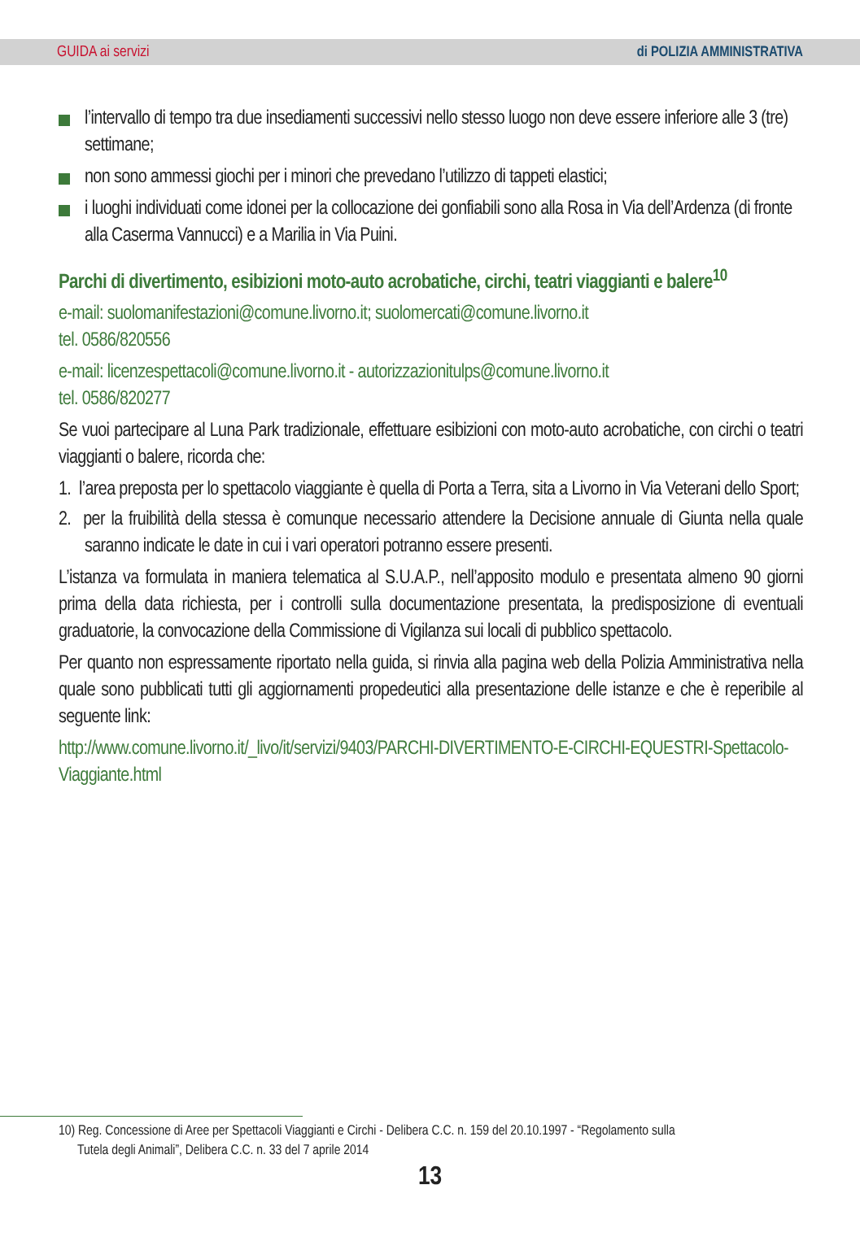GUIDA ai servizi di POLIZIA AMMINISTRATIVA
l’intervallo di tempo tra due insediamenti successivi nello stesso luogo non deve essere inferiore alle 3 (tre) settimane;
non sono ammessi giochi per i minori che prevedano l’utilizzo di tappeti elastici;
i luoghi individuati come idonei per la collocazione dei gonfiabili sono alla Rosa in Via dell’Ardenza (di fronte alla Caserma Vannucci) e a Marilia in Via Puini.
Parchi di divertimento, esibizioni moto-auto acrobatiche, circhi, teatri viaggianti e balere<sup>10</sup>
e-mail: suolomanifestazioni@comune.livorno.it; suolomercati@comune.livorno.it
tel. 0586/820556
e-mail: licenzespettacoli@comune.livorno.it - autorizzazionitulps@comune.livorno.it
tel. 0586/820277
Se vuoi partecipare al Luna Park tradizionale, effettuare esibizioni con moto-auto acrobatiche, con circhi o teatri viaggianti o balere, ricorda che:
1. l’area preposta per lo spettacolo viaggiante è quella di Porta a Terra, sita a Livorno in Via Veterani dello Sport;
2. per la fruibilità della stessa è comunque necessario attendere la Decisione annuale di Giunta nella quale saranno indicate le date in cui i vari operatori potranno essere presenti.
L’istanza va formulata in maniera telematica al S.U.A.P., nell’apposito modulo e presentata almeno 90 giorni prima della data richiesta, per i controlli sulla documentazione presentata, la predisposizione di eventuali graduatorie, la convocazione della Commissione di Vigilanza sui locali di pubblico spettacolo.
Per quanto non espressamente riportato nella guida, si rinvia alla pagina web della Polizia Amministrativa nella quale sono pubblicati tutti gli aggiornamenti propedeutici alla presentazione delle istanze e che è reperibile al seguente link:
http://www.comune.livorno.it/_livo/it/servizi/9403/PARCHI-DIVERTIMENTO-E-CIRCHI-EQUESTRI-Spettacolo-Viaggiante.html
10) Reg. Concessione di Aree per Spettacoli Viaggianti e Circhi - Delibera C.C. n. 159 del 20.10.1997 - “Regolamento sulla
Tutela degli Animali”, Delibera C.C. n. 33 del 7 aprile 2014
13